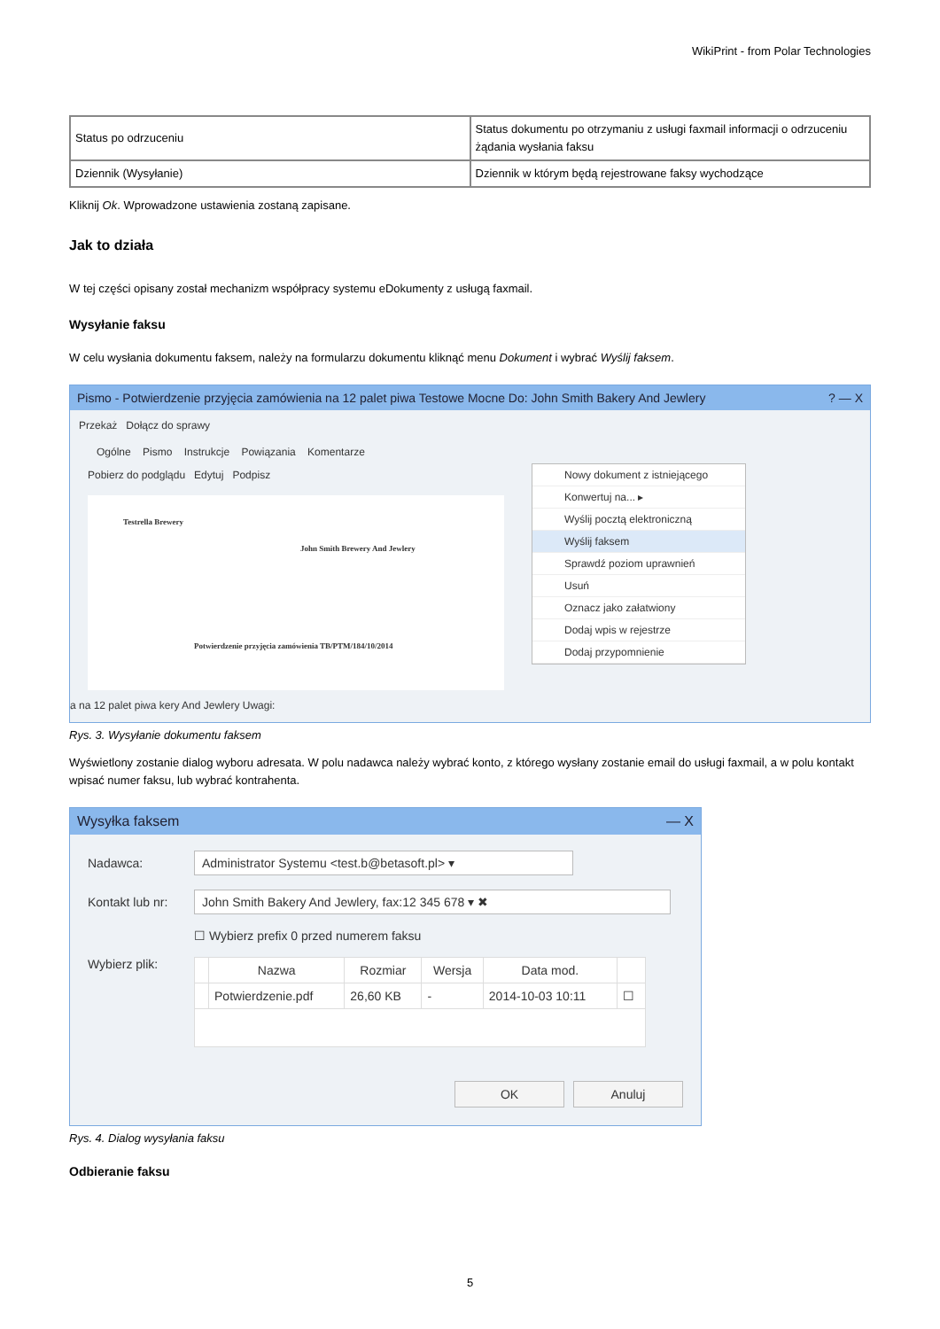WikiPrint - from Polar Technologies
| Status po odrzuceniu | Status dokumentu po otrzymaniu z usługi faxmail informacji o odrzuceniu żądania wysłania faksu |
| Dziennik (Wysyłanie) | Dziennik w którym będą rejestrowane faksy wychodzące |
Kliknij Ok. Wprowadzone ustawienia zostaną zapisane.
Jak to działa
W tej części opisany został mechanizm współpracy systemu eDokumenty z usługą faxmail.
Wysyłanie faksu
W celu wysłania dokumentu faksem, należy na formularzu dokumentu kliknąć menu Dokument i wybrać Wyślij faksem.
Pismo - Potwierdzenie przyjęcia zamówienia na 12 palet piwa Testowe Mocne Do: John Smith Bakery And Jewlery ? — X
Przekaż Dołącz do sprawy
Ogólne Pismo Instrukcje Powiązania Komentarze
Nowy dokument z istniejącego
Konwertuj na... ▸
Wyślij pocztą elektroniczną
Wyślij faksem
Sprawdź poziom uprawnień
Usuń
Oznacz jako załatwiony
Dodaj wpis w rejestrze
Dodaj przypomnienie
Pobierz do podglądu Edytuj Podpisz
Testrella Brewery
John Smith Brewery And Jewlery
Potwierdzenie przyjęcia zamówienia TB/PTM/184/10/2014
a na 12 palet piwa kery And Jewlery Uwagi:
Rys. 3. Wysyłanie dokumentu faksem
Wyświetlony zostanie dialog wyboru adresata. W polu nadawca należy wybrać konto, z którego wysłany zostanie email do usługi faxmail, a w polu kontakt wpisać numer faksu, lub wybrać kontrahenta.
Wysyłka faksem — X
Nadawca: Administrator Systemu <test.b@betasoft.pl> ▾
Kontakt lub nr: John Smith Bakery And Jewlery, fax:12 345 678 ▾ ✖
☐ Wybierz prefix 0 przed numerem faksu
Wybierz plik:
| | Nazwa | Rozmiar | Wersja | Data mod. | |
| --- | --- | --- | --- | --- | --- |
| | Potwierdzenie.pdf | 26,60 KB | - | 2014-10-03 10:11 | ☐ |
OK Anuluj
Rys. 4. Dialog wysyłania faksu
Odbieranie faksu
5